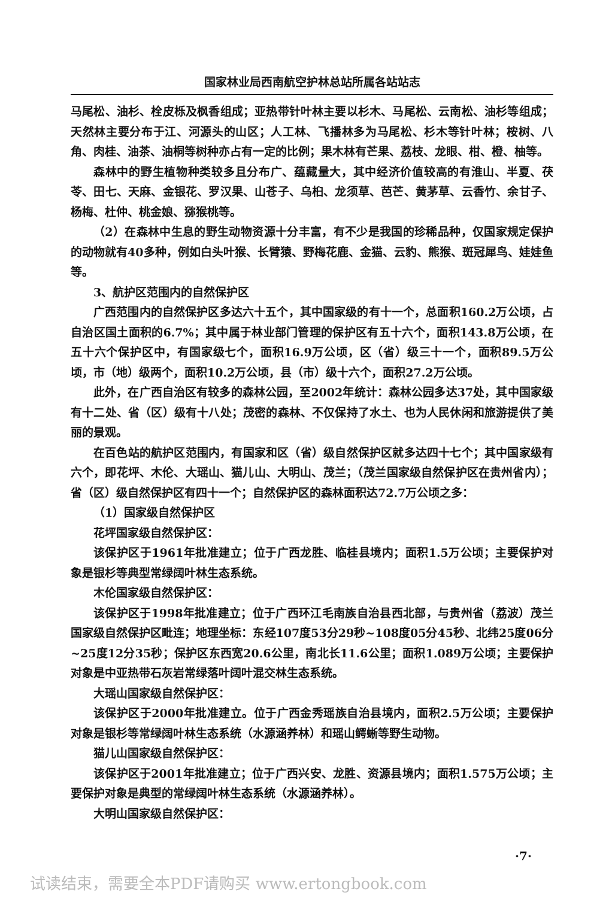国家林业局西南航空护林总站所属各站站志
马尾松、油杉、栓皮栎及枫香组成；亚热带针叶林主要以杉木、马尾松、云南松、油杉等组成；天然林主要分布于江、河源头的山区；人工林、飞播林多为马尾松、杉木等针叶林；桉树、八角、肉桂、油茶、油桐等树种亦占有一定的比例；果木林有芒果、荔枝、龙眼、柑、橙、柚等。
森林中的野生植物种类较多且分布广、蕴藏量大，其中经济价值较高的有淮山、半夏、茯苓、田七、天麻、金银花、罗汉果、山苍子、乌桕、龙须草、芭芒、黄茅草、云香竹、余甘子、杨梅、杜仲、桃金娘、猕猴桃等。
（2）在森林中生息的野生动物资源十分丰富，有不少是我国的珍稀品种，仅国家规定保护的动物就有40多种，例如白头叶猴、长臂猿、野梅花鹿、金猫、云豹、熊猴、斑冠犀鸟、娃娃鱼等。
3、航护区范围内的自然保护区
广西范围内的自然保护区多达六十五个，其中国家级的有十一个，总面积160.2万公顷，占自治区国土面积的6.7%；其中属于林业部门管理的保护区有五十六个，面积143.8万公顷，在五十六个保护区中，有国家级七个，面积16.9万公顷，区（省）级三十一个，面积89.5万公顷，市（地）级两个，面积10.2万公顷，县（市）级十六个，面积27.2万公顷。
此外，在广西自治区有较多的森林公园，至2002年统计：森林公园多达37处，其中国家级有十二处、省（区）级有十八处；茂密的森林、不仅保持了水土、也为人民休闲和旅游提供了美丽的景观。
在百色站的航护区范围内，有国家和区（省）级自然保护区就多达四十七个；其中国家级有六个，即花坪、木伦、大瑶山、猫儿山、大明山、茂兰；（茂兰国家级自然保护区在贵州省内）；省（区）级自然保护区有四十一个；自然保护区的森林面积达72.7万公顷之多：
（1）国家级自然保护区
花坪国家级自然保护区：
该保护区于1961年批准建立；位于广西龙胜、临桂县境内；面积1.5万公顷；主要保护对象是银杉等典型常绿阔叶林生态系统。
木伦国家级自然保护区：
该保护区于1998年批准建立；位于广西环江毛南族自治县西北部，与贵州省（荔波）茂兰国家级自然保护区毗连；地理坐标：东经107度53分29秒~108度05分45秒、北纬25度06分~25度12分35秒；保护区东西宽20.6公里，南北长11.6公里；面积1.089万公顷；主要保护对象是中亚热带石灰岩常绿落叶阔叶混交林生态系统。
大瑶山国家级自然保护区：
该保护区于2000年批准建立。位于广西金秀瑶族自治县境内，面积2.5万公顷；主要保护对象是银杉等常绿阔叶林生态系统（水源涵养林）和瑶山鳄蜥等野生动物。
猫儿山国家级自然保护区：
该保护区于2001年批准建立；位于广西兴安、龙胜、资源县境内；面积1.575万公顷；主要保护对象是典型的常绿阔叶林生态系统（水源涵养林）。
大明山国家级自然保护区：
·7·
试读结束，需要全本PDF请购买 www.ertongbook.com